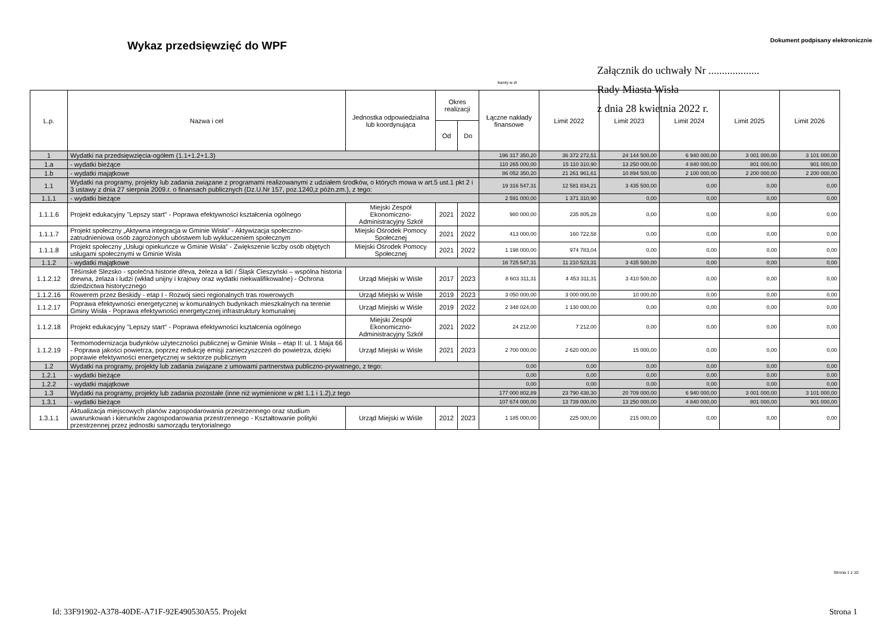Wykaz przedsięwzięć do WPF
Dokument podpisany elektronicznie
Załącznik do uchwały Nr ...................
Rady Miasta Wisła
z dnia 28 kwietnia 2022 r.
kwoty w zł
| L.p. | Nazwa i cel | Jednostka odpowiedzialna lub koordynująca | Okres realizacji | | Łączne nakłady finansowe | Limit 2022 | Limit 2023 | Limit 2024 | Limit 2025 | Limit 2026 |
| --- | --- | --- | --- | --- | --- | --- | --- | --- | --- | --- |
| | | | Od | Do | | | | | | |
| 1 | Wydatki na przedsięwzięcia-ogółem (1.1+1.2+1.3) | | | | 196 317 350,20 | 36 372 272,51 | 24 144 500,00 | 6 940 000,00 | 3 001 000,00 | 3 101 000,00 |
| 1.a | - wydatki bieżące | | | | 110 265 000,00 | 15 110 310,90 | 13 250 000,00 | 4 840 000,00 | 801 000,00 | 901 000,00 |
| 1.b | - wydatki majątkowe | | | | 86 052 350,20 | 21 261 961,61 | 10 894 500,00 | 2 100 000,00 | 2 200 000,00 | 2 200 000,00 |
| 1.1 | Wydatki na programy, projekty lub zadania związane z programami realizowanymi z udziałem środków, o których mowa w art.5 ust.1 pkt 2 i 3 ustawy z dnia 27 sierpnia 2009.r. o finansach publicznych (Dz.U.Nr 157, poz.1240,z późn.zm.), z tego: | | | | 19 316 547,31 | 12 581 834,21 | 3 435 500,00 | 0,00 | 0,00 | 0,00 |
| 1.1.1 | - wydatki bieżące | | | | 2 591 000,00 | 1 371 310,90 | 0,00 | 0,00 | 0,00 | 0,00 |
| 1.1.1.6 | Projekt edukacyjny "Lepszy start" - Poprawa efektywności kształcenia ogólnego | Miejski Zespół Ekonomiczno-Administracyjny Szkół | 2021 | 2022 | 980 000,00 | 235 805,28 | 0,00 | 0,00 | 0,00 | 0,00 |
| 1.1.1.7 | Projekt społeczny „Aktywna integracja w Gminie Wisła” - Aktywizacja społeczno-zatrudnieniowa osób zagrożonych ubóstwem lub wykluczeniem społecznym | Miejski Ośrodek Pomocy Społecznej | 2021 | 2022 | 413 000,00 | 160 722,58 | 0,00 | 0,00 | 0,00 | 0,00 |
| 1.1.1.8 | Projekt społeczny „Usługi opiekuńcze w Gminie Wisła” - Zwiększenie liczby osób objętych usługami społecznymi w Gminie Wisła | Miejski Ośrodek Pomocy Społecznej | 2021 | 2022 | 1 198 000,00 | 974 783,04 | 0,00 | 0,00 | 0,00 | 0,00 |
| 1.1.2 | - wydatki majątkowe | | | | 16 725 547,31 | 11 210 523,31 | 3 435 500,00 | 0,00 | 0,00 | 0,00 |
| 1.1.2.12 | Těšínské Slezsko - společná historie dřeva, železa a lidí / Śląsk Cieszyński – wspólna historia drewna, żelaza i ludzi (wkład unijny i krajowy oraz wydatki niekwalifikowalne) - Ochrona dziedzictwa historycznego | Urząd Miejski w Wiśle | 2017 | 2023 | 8 603 311,31 | 4 453 311,31 | 3 410 500,00 | 0,00 | 0,00 | 0,00 |
| 1.1.2.16 | Rowerem przez Beskidy - etap I - Rozwój sieci regionalnych tras rowerowych | Urząd Miejski w Wiśle | 2019 | 2023 | 3 050 000,00 | 3 000 000,00 | 10 000,00 | 0,00 | 0,00 | 0,00 |
| 1.1.2.17 | Poprawa efektywności energetycznej w komunalnych budynkach mieszkalnych na terenie Gminy Wisła - Poprawa efektywności energetycznej infrastruktury komunalnej | Urząd Miejski w Wiśle | 2019 | 2022 | 2 348 024,00 | 1 130 000,00 | 0,00 | 0,00 | 0,00 | 0,00 |
| 1.1.2.18 | Projekt edukacyjny "Lepszy start" - Poprawa efektywności kształcenia ogólnego | Miejski Zespół Ekonomiczno-Administracyjny Szkół | 2021 | 2022 | 24 212,00 | 7 212,00 | 0,00 | 0,00 | 0,00 | 0,00 |
| 1.1.2.19 | Termomodernizacja budynków użyteczności publicznej w Gminie Wisła – etap II: ul. 1 Maja 66 - Poprawa jakości powietrza, poprzez redukcję emisji zanieczyszczeń do powietrza, dzięki poprawie efektywności energetycznej w sektorze publicznym | Urząd Miejski w Wiśle | 2021 | 2023 | 2 700 000,00 | 2 620 000,00 | 15 000,00 | 0,00 | 0,00 | 0,00 |
| 1.2 | Wydatki na programy, projekty lub zadania związane z umowami partnerstwa publiczno-prywatnego, z tego: | | | | 0,00 | 0,00 | 0,00 | 0,00 | 0,00 | 0,00 |
| 1.2.1 | - wydatki bieżące | | | | 0,00 | 0,00 | 0,00 | 0,00 | 0,00 | 0,00 |
| 1.2.2 | - wydatki majątkowe | | | | 0,00 | 0,00 | 0,00 | 0,00 | 0,00 | 0,00 |
| 1.3 | Wydatki na programy, projekty lub zadania pozostałe (inne niż wymienione w pkt 1.1 i 1.2),z tego | | | | 177 000 802,89 | 23 790 438,30 | 20 709 000,00 | 6 940 000,00 | 3 001 000,00 | 3 101 000,00 |
| 1.3.1 | - wydatki bieżące | | | | 107 674 000,00 | 13 739 000,00 | 13 250 000,00 | 4 840 000,00 | 801 000,00 | 901 000,00 |
| 1.3.1.1 | Aktualizacja miejscowych planów zagospodarowania przestrzennego oraz studium uwarunkowań i kierunków zagospodarowania przestrzennego - Kształtowanie polityki przestrzennej przez jednostki samorządu terytorialnego | Urząd Miejski w Wiśle | 2012 | 2023 | 1 185 000,00 | 225 000,00 | 215 000,00 | 0,00 | 0,00 | 0,00 |
Strona 1 z 10
Id: 33F91902-A378-40DE-A71F-92E490530A55. Projekt Strona 1